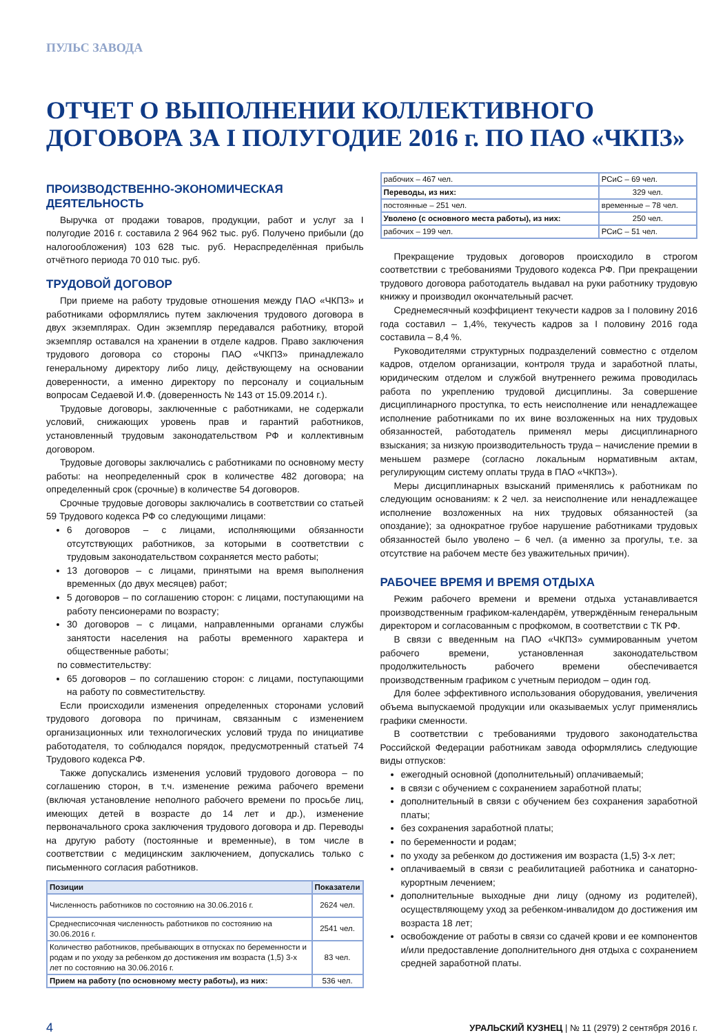ПУЛЬС ЗАВОДА
ОТЧЕТ О ВЫПОЛНЕНИИ КОЛЛЕКТИВНОГО ДОГОВОРА ЗА I ПОЛУГОДИЕ 2016 г. ПО ПАО «ЧКПЗ»
ПРОИЗВОДСТВЕННО-ЭКОНОМИЧЕСКАЯ ДЕЯТЕЛЬНОСТЬ
Выручка от продажи товаров, продукции, работ и услуг за I полугодие 2016 г. составила 2 964 962 тыс. руб. Получено прибыли (до налогообложения) 103 628 тыс. руб. Нераспределённая прибыль отчётного периода 70 010 тыс. руб.
ТРУДОВОЙ ДОГОВОР
При приеме на работу трудовые отношения между ПАО «ЧКПЗ» и работниками оформлялись путем заключения трудового договора в двух экземплярах. Один экземпляр передавался работнику, второй экземпляр оставался на хранении в отделе кадров. Право заключения трудового договора со стороны ПАО «ЧКПЗ» принадлежало генеральному директору либо лицу, действующему на основании доверенности, а именно директору по персоналу и социальным вопросам Седаевой И.Ф. (доверенность № 143 от 15.09.2014 г.).
Трудовые договоры, заключенные с работниками, не содержали условий, снижающих уровень прав и гарантий работников, установленный трудовым законодательством РФ и коллективным договором.
Трудовые договоры заключались с работниками по основному месту работы: на неопределенный срок в количестве 482 договора; на определенный срок (срочные) в количестве 54 договоров.
Срочные трудовые договоры заключались в соответствии со статьей 59 Трудового кодекса РФ со следующими лицами:
6 договоров – с лицами, исполняющими обязанности отсутствующих работников, за которыми в соответствии с трудовым законодательством сохраняется место работы;
13 договоров – с лицами, принятыми на время выполнения временных (до двух месяцев) работ;
5 договоров – по соглашению сторон: с лицами, поступающими на работу пенсионерами по возрасту;
30 договоров – с лицами, направленными органами службы занятости населения на работы временного характера и общественные работы;
по совместительству:
65 договоров – по соглашению сторон: с лицами, поступающими на работу по совместительству.
Если происходили изменения определенных сторонами условий трудового договора по причинам, связанным с изменением организационных или технологических условий труда по инициативе работодателя, то соблюдался порядок, предусмотренный статьей 74 Трудового кодекса РФ.
Также допускались изменения условий трудового договора – по соглашению сторон, в т.ч. изменение режима рабочего времени (включая установление неполного рабочего времени по просьбе лиц, имеющих детей в возрасте до 14 лет и др.), изменение первоначального срока заключения трудового договора и др. Переводы на другую работу (постоянные и временные), в том числе в соответствии с медицинским заключением, допускались только с письменного согласия работников.
| Позиции | Показатели |
| --- | --- |
| Численность работников по состоянию на 30.06.2016 г. | 2624 чел. |
| Среднесписочная численность работников по состоянию на 30.06.2016 г. | 2541 чел. |
| Количество работников, пребывающих в отпусках по беременности и родам и по уходу за ребенком до достижения им возраста (1,5) 3-х лет по состоянию на 30.06.2016 г. | 83 чел. |
| Прием на работу (по основному месту работы), из них: | 536 чел. |
| рабочих – 467 чел. | РСиС – 69 чел. | |
| Переводы, из них: | | 329 чел. |
| постоянные – 251 чел. | временные – 78 чел. | |
| Уволено (с основного места работы), из них: | | 250 чел. |
| рабочих – 199 чел. | РСиС – 51 чел. | |
Прекращение трудовых договоров происходило в строгом соответствии с требованиями Трудового кодекса РФ. При прекращении трудового договора работодатель выдавал на руки работнику трудовую книжку и производил окончательный расчет.
Среднемесячный коэффициент текучести кадров за I половину 2016 года составил – 1,4%, текучесть кадров за I половину 2016 года составила – 8,4 %.
Руководителями структурных подразделений совместно с отделом кадров, отделом организации, контроля труда и заработной платы, юридическим отделом и службой внутреннего режима проводилась работа по укреплению трудовой дисциплины. За совершение дисциплинарного проступка, то есть неисполнение или ненадлежащее исполнение работниками по их вине возложенных на них трудовых обязанностей, работодатель применял меры дисциплинарного взыскания; за низкую производительность труда – начисление премии в меньшем размере (согласно локальным нормативным актам, регулирующим систему оплаты труда в ПАО «ЧКПЗ»).
Меры дисциплинарных взысканий применялись к работникам по следующим основаниям: к 2 чел. за неисполнение или ненадлежащее исполнение возложенных на них трудовых обязанностей (за опоздание); за однократное грубое нарушение работниками трудовых обязанностей было уволено – 6 чел. (а именно за прогулы, т.е. за отсутствие на рабочем месте без уважительных причин).
РАБОЧЕЕ ВРЕМЯ И ВРЕМЯ ОТДЫХА
Режим рабочего времени и времени отдыха устанавливается производственным графиком-календарём, утверждённым генеральным директором и согласованным с профкомом, в соответствии с ТК РФ.
В связи с введенным на ПАО «ЧКПЗ» суммированным учетом рабочего времени, установленная законодательством продолжительность рабочего времени обеспечивается производственным графиком с учетным периодом – один год.
Для более эффективного использования оборудования, увеличения объема выпускаемой продукции или оказываемых услуг применялись графики сменности.
В соответствии с требованиями трудового законодательства Российской Федерации работникам завода оформлялись следующие виды отпусков:
ежегодный основной (дополнительный) оплачиваемый;
в связи с обучением с сохранением заработной платы;
дополнительный в связи с обучением без сохранения заработной платы;
без сохранения заработной платы;
по беременности и родам;
по уходу за ребенком до достижения им возраста (1,5) 3-х лет;
оплачиваемый в связи с реабилитацией работника и санаторно-курортным лечением;
дополнительные выходные дни лицу (одному из родителей), осуществляющему уход за ребенком-инвалидом до достижения им возраста 18 лет;
освобождение от работы в связи со сдачей крови и ее компонентов и/или предоставление дополнительного дня отдыха с сохранением средней заработной платы.
4 УРАЛЬСКИЙ КУЗНЕЦ | № 11 (2979) 2 сентября 2016 г.